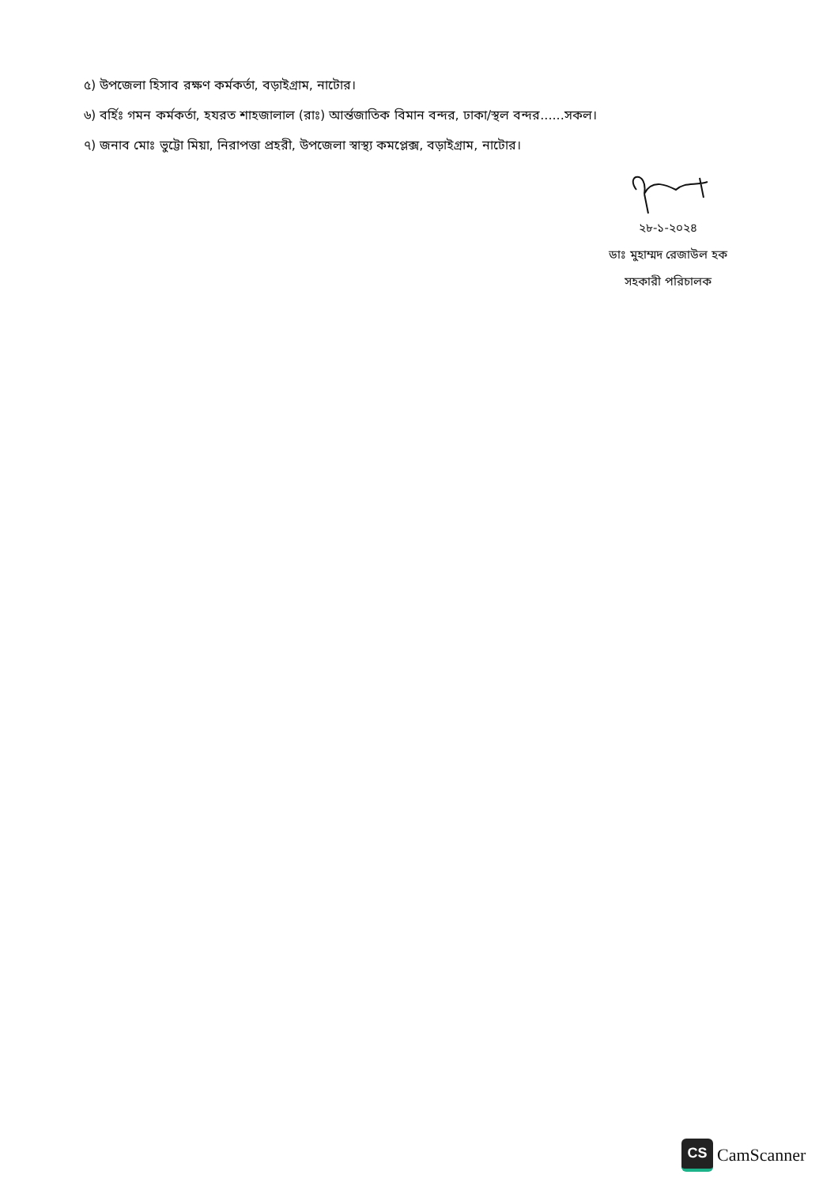৫) উপজেলা হিসাব রক্ষণ কর্মকর্তা, বড়াইগ্রাম, নাটোর।
৬) বর্হিঃ গমন কর্মকর্তা, হযরত শাহজালাল (রাঃ) আর্ন্তজাতিক বিমান বন্দর, ঢাকা/স্থল বন্দর......সকল।
৭) জনাব মোঃ ভুট্টো মিয়া, নিরাপত্তা প্রহরী, উপজেলা স্বাস্থ্য কমপ্লেক্স, বড়াইগ্রাম, নাটোর।
২৮-১-২০২৪
ডাঃ মুহাম্মদ রেজাউল হক
সহকারী পরিচালক
CS
CamScanner